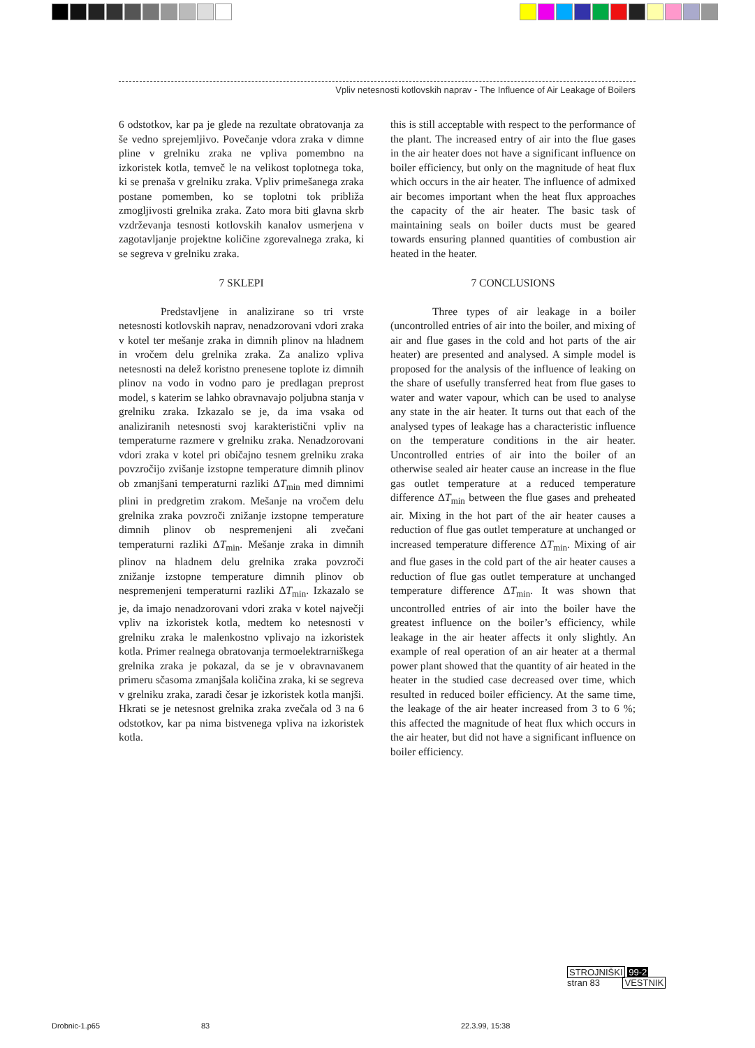Vpliv netesnosti kotlovskih naprav - The Influence of Air Leakage of Boilers
6 odstotkov, kar pa je glede na rezultate obratovanja za še vedno sprejemljivo. Povečanje vdora zraka v dimne pline v grelniku zraka ne vpliva pomembno na izkoristek kotla, temveč le na velikost toplotnega toka, ki se prenaša v grelniku zraka. Vpliv primešanega zraka postane pomemben, ko se toplotni tok približa zmogljivosti grelnika zraka. Zato mora biti glavna skrb vzdrževanja tesnosti kotlovskih kanalov usmerjena v zagotavljanje projektne količine zgorevalnega zraka, ki se segreva v grelniku zraka.
7 SKLEPI
Predstavljene in analizirane so tri vrste netesnosti kotlovskih naprav, nenadzorovani vdori zraka v kotel ter mešanje zraka in dimnih plinov na hladnem in vročem delu grelnika zraka. Za analizo vpliva netesnosti na delež koristno prenesene toplote iz dimnih plinov na vodo in vodno paro je predlagan preprost model, s katerim se lahko obravnavajo poljubna stanja v grelniku zraka. Izkazalo se je, da ima vsaka od analiziranih netesnosti svoj karakteristični vpliv na temperaturne razmere v grelniku zraka. Nenadzorovani vdori zraka v kotel pri običajno tesnem grelniku zraka povzročijo zvišanje izstopne temperature dimnih plinov ob zmanjšani temperaturni razliki ΔT<sub>min</sub> med dimnimi plini in predgretim zrakom. Mešanje na vročem delu grelnika zraka povzroči znižanje izstopne temperature dimnih plinov ob nespremenjeni ali zvečani temperaturni razliki ΔT<sub>min</sub>. Mešanje zraka in dimnih plinov na hladnem delu grelnika zraka povzroči znižanje izstopne temperature dimnih plinov ob nespremenjeni temperaturni razliki ΔT<sub>min</sub>. Izkazalo se je, da imajo nenadzorovani vdori zraka v kotel največji vpliv na izkoristek kotla, medtem ko netesnosti v grelniku zraka le malenkostno vplivajo na izkoristek kotla. Primer realnega obratovanja termoelektrarniškega grelnika zraka je pokazal, da se je v obravnavanem primeru sčasoma zmanjšala količina zraka, ki se segreva v grelniku zraka, zaradi česar je izkoristek kotla manjši. Hkrati se je netesnost grelnika zraka zvečala od 3 na 6 odstotkov, kar pa nima bistvenega vpliva na izkoristek kotla.
this is still acceptable with respect to the performance of the plant. The increased entry of air into the flue gases in the air heater does not have a significant influence on boiler efficiency, but only on the magnitude of heat flux which occurs in the air heater. The influence of admixed air becomes important when the heat flux approaches the capacity of the air heater. The basic task of maintaining seals on boiler ducts must be geared towards ensuring planned quantities of combustion air heated in the heater.
7 CONCLUSIONS
Three types of air leakage in a boiler (uncontrolled entries of air into the boiler, and mixing of air and flue gases in the cold and hot parts of the air heater) are presented and analysed. A simple model is proposed for the analysis of the influence of leaking on the share of usefully transferred heat from flue gases to water and water vapour, which can be used to analyse any state in the air heater. It turns out that each of the analysed types of leakage has a characteristic influence on the temperature conditions in the air heater. Uncontrolled entries of air into the boiler of an otherwise sealed air heater cause an increase in the flue gas outlet temperature at a reduced temperature difference ΔT<sub>min</sub> between the flue gases and preheated air. Mixing in the hot part of the air heater causes a reduction of flue gas outlet temperature at unchanged or increased temperature difference ΔT<sub>min</sub>. Mixing of air and flue gases in the cold part of the air heater causes a reduction of flue gas outlet temperature at unchanged temperature difference ΔT<sub>min</sub>. It was shown that uncontrolled entries of air into the boiler have the greatest influence on the boiler’s efficiency, while leakage in the air heater affects it only slightly. An example of real operation of an air heater at a thermal power plant showed that the quantity of air heated in the heater in the studied case decreased over time, which resulted in reduced boiler efficiency. At the same time, the leakage of the air heater increased from 3 to 6 %; this affected the magnitude of heat flux which occurs in the air heater, but did not have a significant influence on boiler efficiency.
STROJNIŠKI 99-2
stran 83 VESTNIK
Drobnic-1.p65 83 22.3.99, 15:38